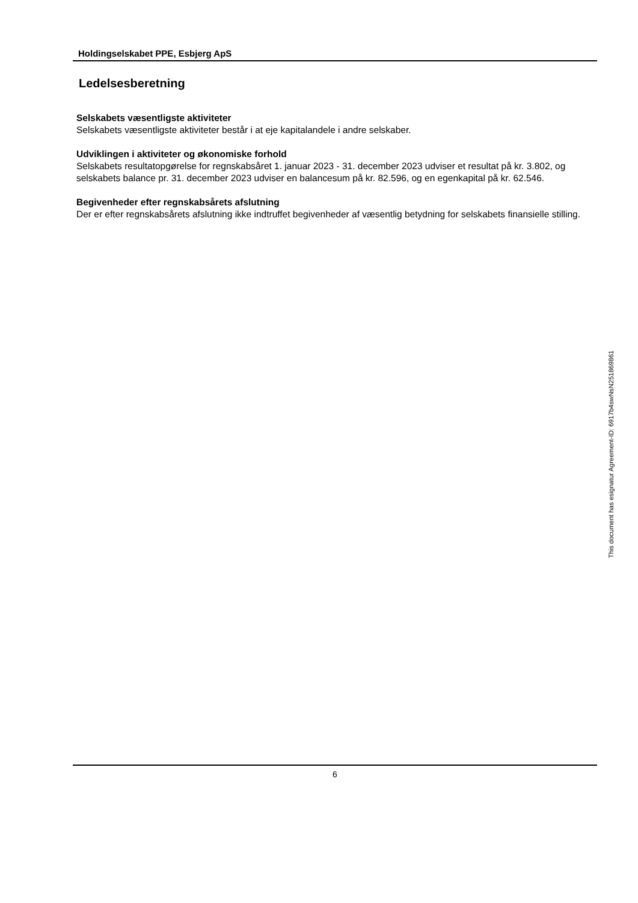Holdingselskabet PPE, Esbjerg ApS
Ledelsesberetning
Selskabets væsentligste aktiviteter
Selskabets væsentligste aktiviteter består i at eje kapitalandele i andre selskaber.
Udviklingen i aktiviteter og økonomiske forhold
Selskabets resultatopgørelse for regnskabsåret 1. januar 2023 - 31. december 2023 udviser et resultat på kr. 3.802, og selskabets balance pr. 31. december 2023 udviser en balancesum på kr. 82.596, og en egenkapital på kr. 62.546.
Begivenheder efter regnskabsårets afslutning
Der er efter regnskabsårets afslutning ikke indtruffet begivenheder af væsentlig betydning for selskabets finansielle stilling.
This document has esignatur Agreement-ID: 6917b4swNsN251869861
6